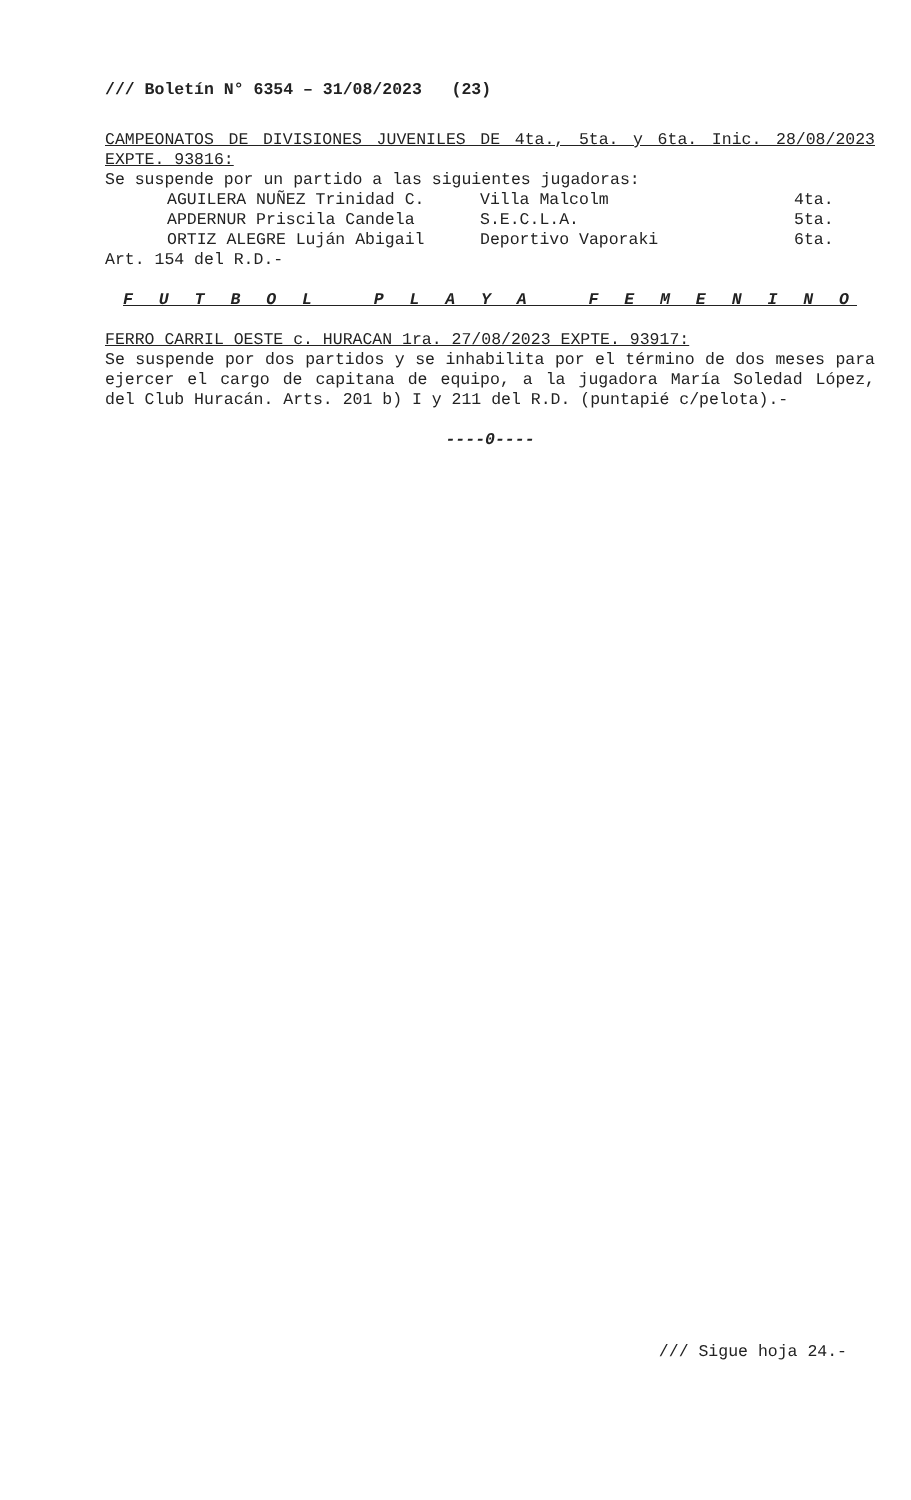/// Boletín N° 6354 – 31/08/2023 (23)
CAMPEONATOS DE DIVISIONES JUVENILES DE 4ta., 5ta. y 6ta. Inic. 28/08/2023 EXPTE. 93816:
Se suspende por un partido a las siguientes jugadoras:
AGUILERA NUÑEZ Trinidad C. Villa Malcolm 4ta.
APDERNUR Priscila Candela S.E.C.L.A. 5ta.
ORTIZ ALEGRE Luján Abigail Deportivo Vaporaki 6ta.
Art. 154 del R.D.-
F U T B O L P L A Y A F E M E N I N O
FERRO CARRIL OESTE c. HURACAN 1ra. 27/08/2023 EXPTE. 93917:
Se suspende por dos partidos y se inhabilita por el término de dos meses para ejercer el cargo de capitana de equipo, a la jugadora María Soledad López, del Club Huracán. Arts. 201 b) I y 211 del R.D. (puntapié c/pelota).-
----0----
/// Sigue hoja 24.-